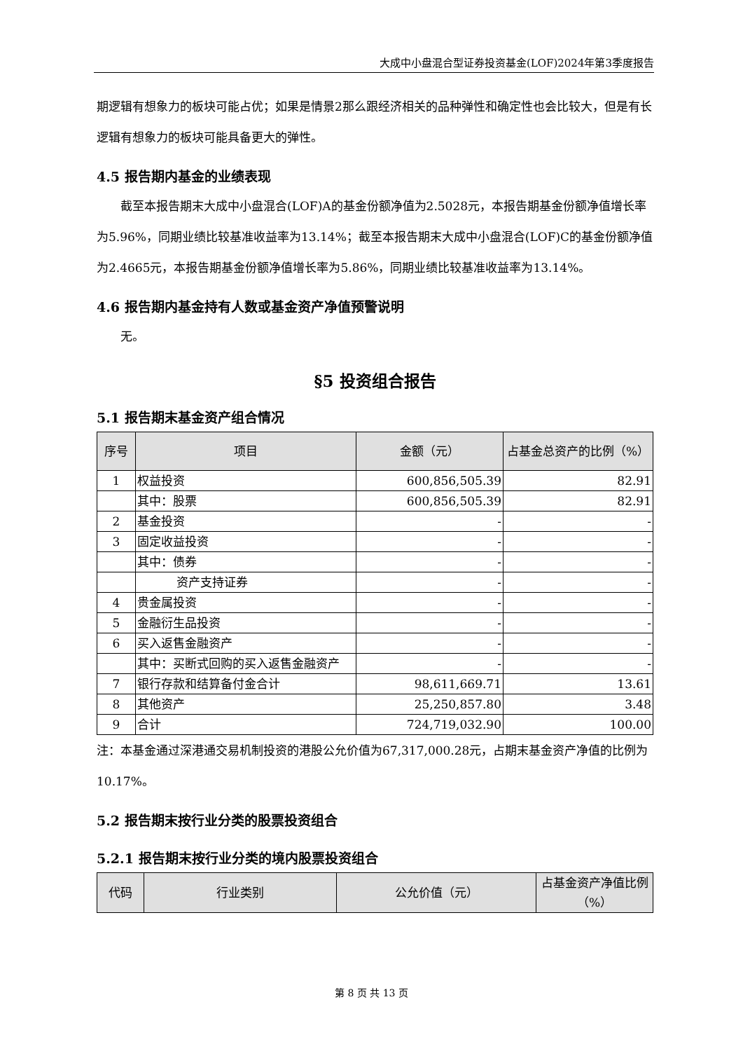大成中小盘混合型证券投资基金(LOF)2024年第3季度报告
期逻辑有想象力的板块可能占优；如果是情景2那么跟经济相关的品种弹性和确定性也会比较大，但是有长逻辑有想象力的板块可能具备更大的弹性。
4.5 报告期内基金的业绩表现
截至本报告期末大成中小盘混合(LOF)A的基金份额净值为2.5028元，本报告期基金份额净值增长率为5.96%，同期业绩比较基准收益率为13.14%；截至本报告期末大成中小盘混合(LOF)C的基金份额净值为2.4665元，本报告期基金份额净值增长率为5.86%，同期业绩比较基准收益率为13.14%。
4.6 报告期内基金持有人数或基金资产净值预警说明
无。
§5 投资组合报告
5.1 报告期末基金资产组合情况
| 序号 | 项目 | 金额（元） | 占基金总资产的比例（%） |
| --- | --- | --- | --- |
| 1 | 权益投资 | 600,856,505.39 | 82.91 |
| | 其中：股票 | 600,856,505.39 | 82.91 |
| 2 | 基金投资 | - | - |
| 3 | 固定收益投资 | - | - |
| | 其中：债券 | - | - |
| | 资产支持证券 | - | - |
| 4 | 贵金属投资 | - | - |
| 5 | 金融衍生品投资 | - | - |
| 6 | 买入返售金融资产 | - | - |
| | 其中：买断式回购的买入返售金融资产 | - | - |
| 7 | 银行存款和结算备付金合计 | 98,611,669.71 | 13.61 |
| 8 | 其他资产 | 25,250,857.80 | 3.48 |
| 9 | 合计 | 724,719,032.90 | 100.00 |
注：本基金通过深港通交易机制投资的港股公允价值为67,317,000.28元，占期末基金资产净值的比例为10.17%。
5.2 报告期末按行业分类的股票投资组合
5.2.1 报告期末按行业分类的境内股票投资组合
| 代码 | 行业类别 | 公允价值（元） | 占基金资产净值比例（%） |
| --- | --- | --- | --- |
第 8 页 共 13 页